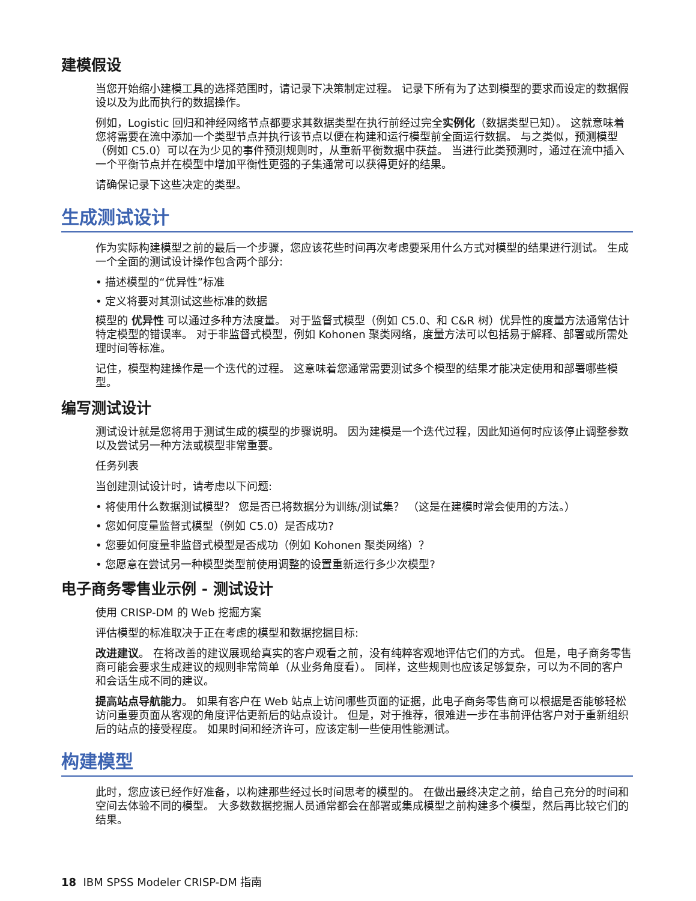建模假设
当您开始缩小建模工具的选择范围时，请记录下决策制定过程。 记录下所有为了达到模型的要求而设定的数据假设以及为此而执行的数据操作。
例如，Logistic 回归和神经网络节点都要求其数据类型在执行前经过完全实例化（数据类型已知）。 这就意味着您将需要在流中添加一个类型节点并执行该节点以便在构建和运行模型前全面运行数据。 与之类似，预测模型（例如 C5.0）可以在为少见的事件预测规则时，从重新平衡数据中获益。 当进行此类预测时，通过在流中插入一个平衡节点并在模型中增加平衡性更强的子集通常可以获得更好的结果。
请确保记录下这些决定的类型。
生成测试设计
作为实际构建模型之前的最后一个步骤，您应该花些时间再次考虑要采用什么方式对模型的结果进行测试。 生成一个全面的测试设计操作包含两个部分:
• 描述模型的“优异性”标准
• 定义将要对其测试这些标准的数据
模型的 优异性 可以通过多种方法度量。 对于监督式模型（例如 C5.0、和 C&R 树）优异性的度量方法通常估计特定模型的错误率。 对于非监督式模型，例如 Kohonen 聚类网络，度量方法可以包括易于解释、部署或所需处理时间等标准。
记住，模型构建操作是一个迭代的过程。 这意味着您通常需要测试多个模型的结果才能决定使用和部署哪些模型。
编写测试设计
测试设计就是您将用于测试生成的模型的步骤说明。 因为建模是一个迭代过程，因此知道何时应该停止调整参数以及尝试另一种方法或模型非常重要。
任务列表
当创建测试设计时，请考虑以下问题:
• 将使用什么数据测试模型？ 您是否已将数据分为训练/测试集？ （这是在建模时常会使用的方法。）
• 您如何度量监督式模型（例如 C5.0）是否成功?
• 您要如何度量非监督式模型是否成功（例如 Kohonen 聚类网络）？
• 您愿意在尝试另一种模型类型前使用调整的设置重新运行多少次模型?
电子商务零售业示例 - 测试设计
使用 CRISP-DM 的 Web 挖掘方案
评估模型的标准取决于正在考虑的模型和数据挖掘目标:
改进建议。 在将改善的建议展现给真实的客户观看之前，没有纯粹客观地评估它们的方式。 但是，电子商务零售商可能会要求生成建议的规则非常简单（从业务角度看）。 同样，这些规则也应该足够复杂，可以为不同的客户和会话生成不同的建议。
提高站点导航能力。 如果有客户在 Web 站点上访问哪些页面的证据，此电子商务零售商可以根据是否能够轻松访问重要页面从客观的角度评估更新后的站点设计。 但是，对于推荐，很难进一步在事前评估客户对于重新组织后的站点的接受程度。 如果时间和经济许可，应该定制一些使用性能测试。
构建模型
此时，您应该已经作好准备，以构建那些经过长时间思考的模型的。 在做出最终决定之前，给自己充分的时间和空间去体验不同的模型。 大多数数据挖掘人员通常都会在部署或集成模型之前构建多个模型，然后再比较它们的结果。
18 IBM SPSS Modeler CRISP-DM 指南